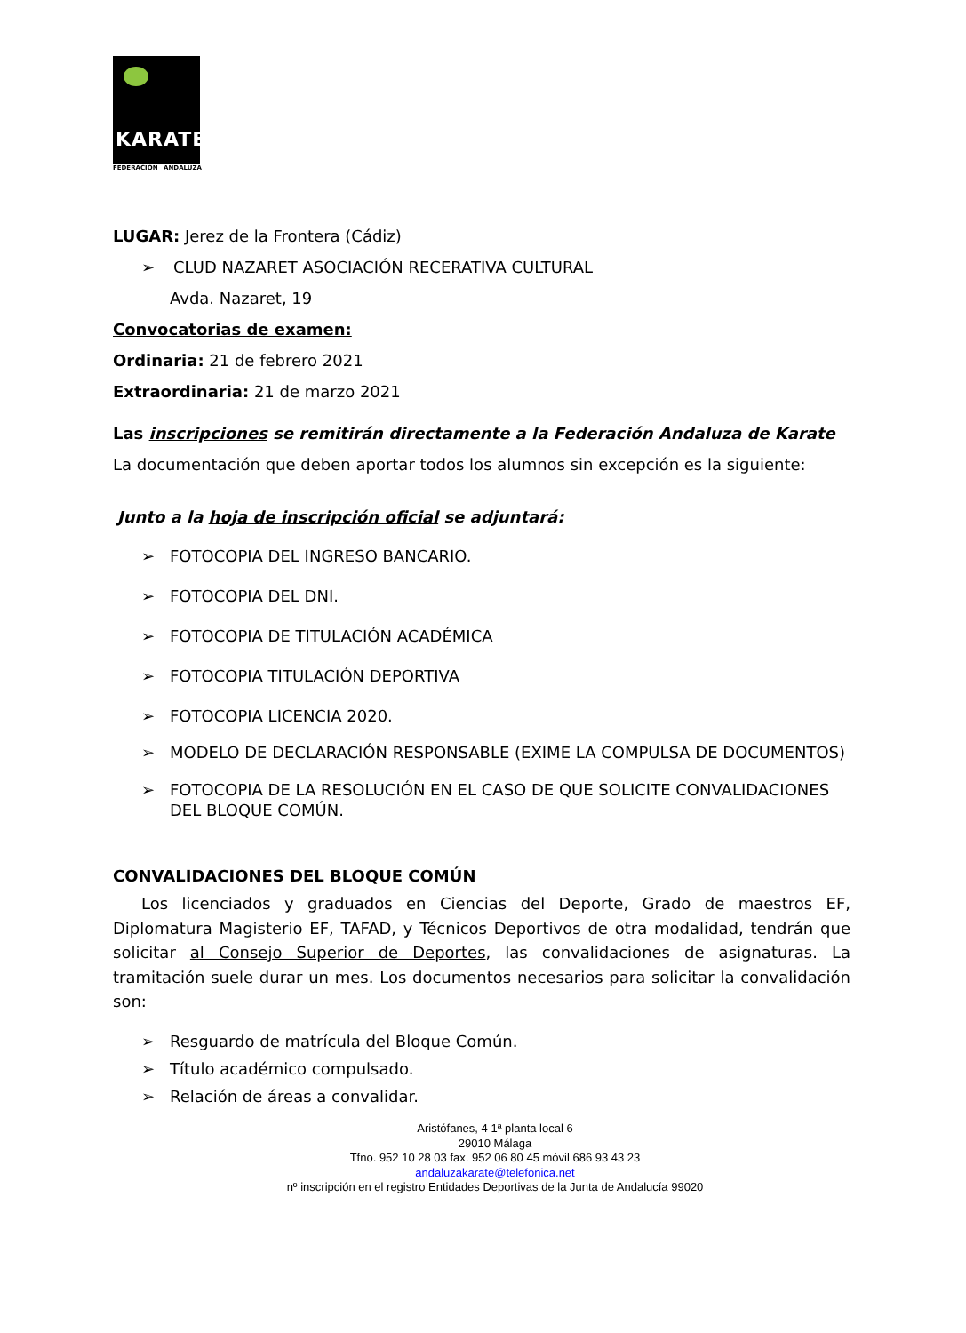KARATE
FEDERACION ANDALUZA
LUGAR: Jerez de la Frontera (Cádiz)
➢ CLUD NAZARET ASOCIACIÓN RECERATIVA CULTURAL
Avda. Nazaret, 19
Convocatorias de examen:
Ordinaria: 21 de febrero 2021
Extraordinaria: 21 de marzo 2021
Las inscripciones se remitirán directamente a la Federación Andaluza de Karate
La documentación que deben aportar todos los alumnos sin excepción es la siguiente:
Junto a la hoja de inscripción oficial se adjuntará:
➢ FOTOCOPIA DEL INGRESO BANCARIO.
➢ FOTOCOPIA DEL DNI.
➢ FOTOCOPIA DE TITULACIÓN ACADÉMICA
➢ FOTOCOPIA TITULACIÓN DEPORTIVA
➢ FOTOCOPIA LICENCIA 2020.
➢ MODELO DE DECLARACIÓN RESPONSABLE (EXIME LA COMPULSA DE DOCUMENTOS)
➢ FOTOCOPIA DE LA RESOLUCIÓN EN EL CASO DE QUE SOLICITE CONVALIDACIONES DEL BLOQUE COMÚN.
CONVALIDACIONES DEL BLOQUE COMÚN
Los licenciados y graduados en Ciencias del Deporte, Grado de maestros EF, Diplomatura Magisterio EF, TAFAD, y Técnicos Deportivos de otra modalidad, tendrán que solicitar al Consejo Superior de Deportes, las convalidaciones de asignaturas. La tramitación suele durar un mes. Los documentos necesarios para solicitar la convalidación son:
➢ Resguardo de matrícula del Bloque Común.
➢ Título académico compulsado.
➢ Relación de áreas a convalidar.
Aristófanes, 4 1ª planta local 6
29010 Málaga
Tfno. 952 10 28 03 fax. 952 06 80 45 móvil 686 93 43 23
andaluzakarate@telefonica.net
nº inscripción en el registro Entidades Deportivas de la Junta de Andalucía 99020